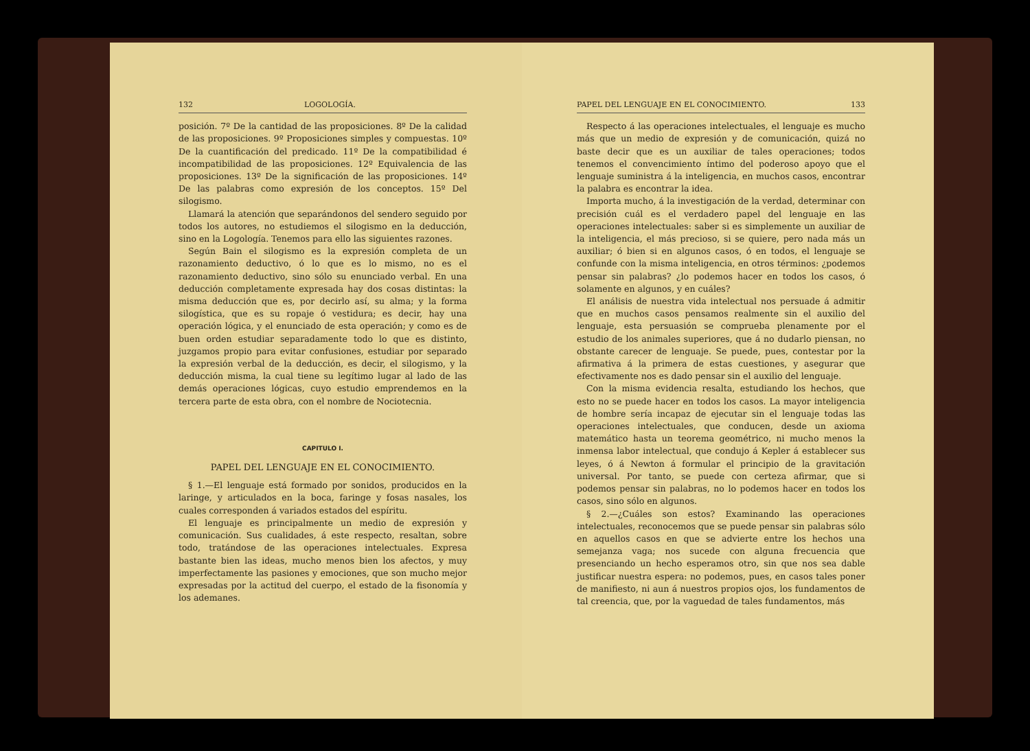132 LOGOLOGÍA.
posición. 7º De la cantidad de las proposiciones. 8º De la calidad de las proposiciones. 9º Proposiciones simples y compuestas. 10º De la cuantificación del predicado. 11º De la compatibilidad é incompatibilidad de las proposiciones. 12º Equivalencia de las proposiciones. 13º De la significación de las proposiciones. 14º De las palabras como expresión de los conceptos. 15º Del silogismo.
Llamará la atención que separándonos del sendero seguido por todos los autores, no estudiemos el silogismo en la deducción, sino en la Logología. Tenemos para ello las siguientes razones.
Según Bain el silogismo es la expresión completa de un razonamiento deductivo, ó lo que es lo mismo, no es el razonamiento deductivo, sino sólo su enunciado verbal. En una deducción completamente expresada hay dos cosas distintas: la misma deducción que es, por decirlo así, su alma; y la forma silogística, que es su ropaje ó vestidura; es decir, hay una operación lógica, y el enunciado de esta operación; y como es de buen orden estudiar separadamente todo lo que es distinto, juzgamos propio para evitar confusiones, estudiar por separado la expresión verbal de la deducción, es decir, el silogismo, y la deducción misma, la cual tiene su legítimo lugar al lado de las demás operaciones lógicas, cuyo estudio emprendemos en la tercera parte de esta obra, con el nombre de Nociotecnia.
CAPITULO I.
PAPEL DEL LENGUAJE EN EL CONOCIMIENTO.
§ 1.—El lenguaje está formado por sonidos, producidos en la laringe, y articulados en la boca, faringe y fosas nasales, los cuales corresponden á variados estados del espíritu.
El lenguaje es principalmente un medio de expresión y comunicación. Sus cualidades, á este respecto, resaltan, sobre todo, tratándose de las operaciones intelectuales. Expresa bastante bien las ideas, mucho menos bien los afectos, y muy imperfectamente las pasiones y emociones, que son mucho mejor expresadas por la actitud del cuerpo, el estado de la fisonomía y los ademanes.
PAPEL DEL LENGUAJE EN EL CONOCIMIENTO. 133
Respecto á las operaciones intelectuales, el lenguaje es mucho más que un medio de expresión y de comunicación, quizá no baste decir que es un auxiliar de tales operaciones; todos tenemos el convencimiento íntimo del poderoso apoyo que el lenguaje suministra á la inteligencia, en muchos casos, encontrar la palabra es encontrar la idea.
Importa mucho, á la investigación de la verdad, determinar con precisión cuál es el verdadero papel del lenguaje en las operaciones intelectuales: saber si es simplemente un auxiliar de la inteligencia, el más precioso, si se quiere, pero nada más un auxiliar; ó bien si en algunos casos, ó en todos, el lenguaje se confunde con la misma inteligencia, en otros términos: ¿podemos pensar sin palabras? ¿lo podemos hacer en todos los casos, ó solamente en algunos, y en cuáles?
El análisis de nuestra vida intelectual nos persuade á admitir que en muchos casos pensamos realmente sin el auxilio del lenguaje, esta persuasión se comprueba plenamente por el estudio de los animales superiores, que á no dudarlo piensan, no obstante carecer de lenguaje. Se puede, pues, contestar por la afirmativa á la primera de estas cuestiones, y asegurar que efectivamente nos es dado pensar sin el auxilio del lenguaje.
Con la misma evidencia resalta, estudiando los hechos, que esto no se puede hacer en todos los casos. La mayor inteligencia de hombre sería incapaz de ejecutar sin el lenguaje todas las operaciones intelectuales, que conducen, desde un axioma matemático hasta un teorema geométrico, ni mucho menos la inmensa labor intelectual, que condujo á Kepler á establecer sus leyes, ó á Newton á formular el principio de la gravitación universal. Por tanto, se puede con certeza afirmar, que si podemos pensar sin palabras, no lo podemos hacer en todos los casos, sino sólo en algunos.
§ 2.—¿Cuáles son estos? Examinando las operaciones intelectuales, reconocemos que se puede pensar sin palabras sólo en aquellos casos en que se advierte entre los hechos una semejanza vaga; nos sucede con alguna frecuencia que presenciando un hecho esperamos otro, sin que nos sea dable justificar nuestra espera: no podemos, pues, en casos tales poner de manifiesto, ni aun á nuestros propios ojos, los fundamentos de tal creencia, que, por la vaguedad de tales fundamentos, más